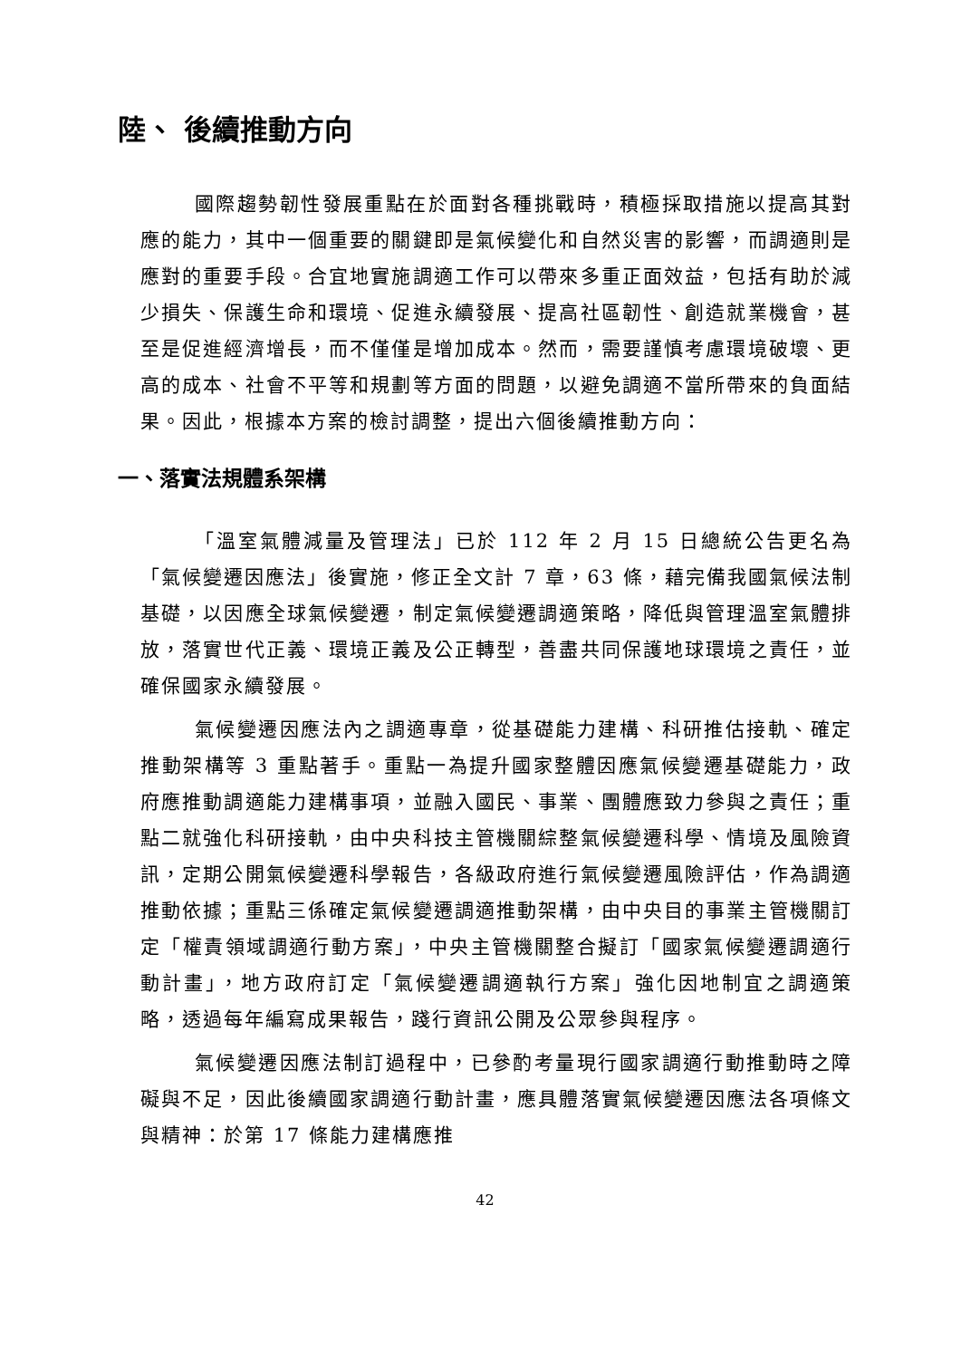陸、 後續推動方向
國際趨勢韌性發展重點在於面對各種挑戰時，積極採取措施以提高其對應的能力，其中一個重要的關鍵即是氣候變化和自然災害的影響，而調適則是應對的重要手段。合宜地實施調適工作可以帶來多重正面效益，包括有助於減少損失、保護生命和環境、促進永續發展、提高社區韌性、創造就業機會，甚至是促進經濟增長，而不僅僅是增加成本。然而，需要謹慎考慮環境破壞、更高的成本、社會不平等和規劃等方面的問題，以避免調適不當所帶來的負面結果。因此，根據本方案的檢討調整，提出六個後續推動方向：
一、落實法規體系架構
「溫室氣體減量及管理法」已於 112 年 2 月 15 日總統公告更名為「氣候變遷因應法」後實施，修正全文計 7 章，63 條，藉完備我國氣候法制基礎，以因應全球氣候變遷，制定氣候變遷調適策略，降低與管理溫室氣體排放，落實世代正義、環境正義及公正轉型，善盡共同保護地球環境之責任，並確保國家永續發展。
氣候變遷因應法內之調適專章，從基礎能力建構、科研推估接軌、確定推動架構等 3 重點著手。重點一為提升國家整體因應氣候變遷基礎能力，政府應推動調適能力建構事項，並融入國民、事業、團體應致力參與之責任；重點二就強化科研接軌，由中央科技主管機關綜整氣候變遷科學、情境及風險資訊，定期公開氣候變遷科學報告，各級政府進行氣候變遷風險評估，作為調適推動依據；重點三係確定氣候變遷調適推動架構，由中央目的事業主管機關訂定「權責領域調適行動方案」，中央主管機關整合擬訂「國家氣候變遷調適行動計畫」，地方政府訂定「氣候變遷調適執行方案」強化因地制宜之調適策略，透過每年編寫成果報告，踐行資訊公開及公眾參與程序。
氣候變遷因應法制訂過程中，已參酌考量現行國家調適行動推動時之障礙與不足，因此後續國家調適行動計畫，應具體落實氣候變遷因應法各項條文與精神：於第 17 條能力建構應推
42